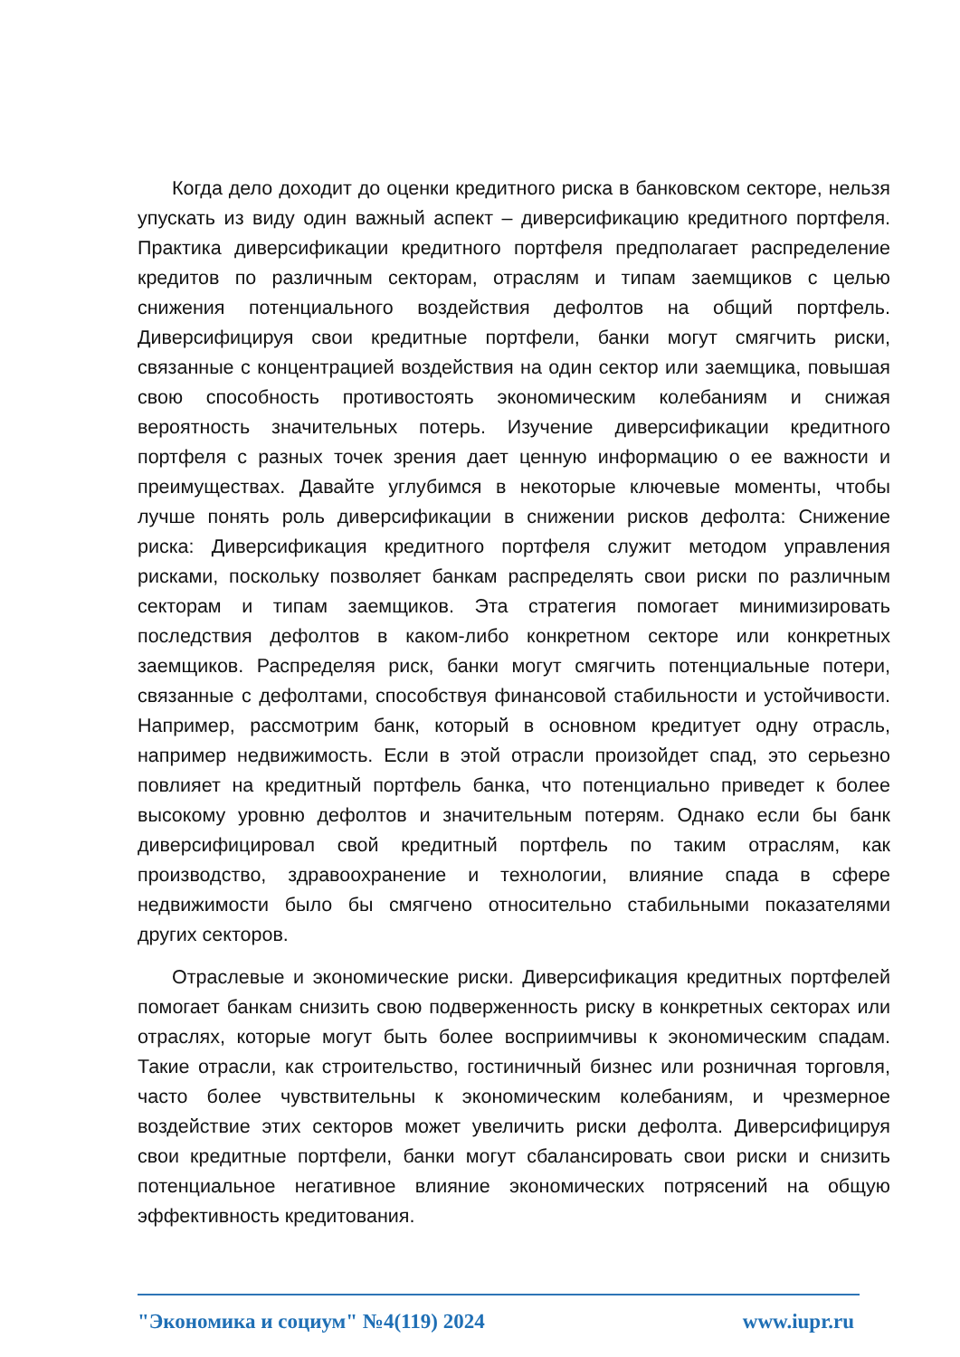Когда дело доходит до оценки кредитного риска в банковском секторе, нельзя упускать из виду один важный аспект – диверсификацию кредитного портфеля. Практика диверсификации кредитного портфеля предполагает распределение кредитов по различным секторам, отраслям и типам заемщиков с целью снижения потенциального воздействия дефолтов на общий портфель. Диверсифицируя свои кредитные портфели, банки могут смягчить риски, связанные с концентрацией воздействия на один сектор или заемщика, повышая свою способность противостоять экономическим колебаниям и снижая вероятность значительных потерь. Изучение диверсификации кредитного портфеля с разных точек зрения дает ценную информацию о ее важности и преимуществах. Давайте углубимся в некоторые ключевые моменты, чтобы лучше понять роль диверсификации в снижении рисков дефолта: Снижение риска: Диверсификация кредитного портфеля служит методом управления рисками, поскольку позволяет банкам распределять свои риски по различным секторам и типам заемщиков. Эта стратегия помогает минимизировать последствия дефолтов в каком-либо конкретном секторе или конкретных заемщиков. Распределяя риск, банки могут смягчить потенциальные потери, связанные с дефолтами, способствуя финансовой стабильности и устойчивости. Например, рассмотрим банк, который в основном кредитует одну отрасль, например недвижимость. Если в этой отрасли произойдет спад, это серьезно повлияет на кредитный портфель банка, что потенциально приведет к более высокому уровню дефолтов и значительным потерям. Однако если бы банк диверсифицировал свой кредитный портфель по таким отраслям, как производство, здравоохранение и технологии, влияние спада в сфере недвижимости было бы смягчено относительно стабильными показателями других секторов.
Отраслевые и экономические риски. Диверсификация кредитных портфелей помогает банкам снизить свою подверженность риску в конкретных секторах или отраслях, которые могут быть более восприимчивы к экономическим спадам. Такие отрасли, как строительство, гостиничный бизнес или розничная торговля, часто более чувствительны к экономическим колебаниям, и чрезмерное воздействие этих секторов может увеличить риски дефолта. Диверсифицируя свои кредитные портфели, банки могут сбалансировать свои риски и снизить потенциальное негативное влияние экономических потрясений на общую эффективность кредитования.
"Экономика и социум" №4(119) 2024 www.iupr.ru